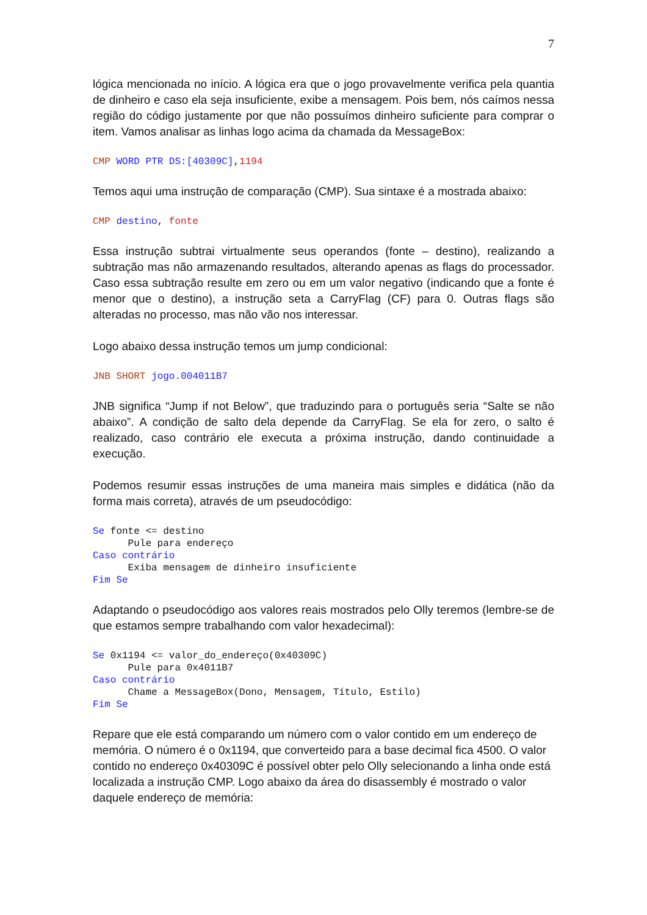7
lógica mencionada no início. A lógica era que o jogo provavelmente verifica pela quantia de dinheiro e caso ela seja insuficiente, exibe a mensagem. Pois bem, nós caímos nessa região do código justamente por que não possuímos dinheiro suficiente para comprar o item. Vamos analisar as linhas logo acima da chamada da MessageBox:
CMP WORD PTR DS:[40309C],1194
Temos aqui uma instrução de comparação (CMP). Sua sintaxe é a mostrada abaixo:
CMP destino, fonte
Essa instrução subtrai virtualmente seus operandos (fonte – destino), realizando a subtração mas não armazenando resultados, alterando apenas as flags do processador. Caso essa subtração resulte em zero ou em um valor negativo (indicando que a fonte é menor que o destino), a instrução seta a CarryFlag (CF) para 0. Outras flags são alteradas no processo, mas não vão nos interessar.
Logo abaixo dessa instrução temos um jump condicional:
JNB SHORT jogo.004011B7
JNB significa “Jump if not Below”, que traduzindo para o português seria “Salte se não abaixo”. A condição de salto dela depende da CarryFlag. Se ela for zero, o salto é realizado, caso contrário ele executa a próxima instrução, dando continuidade a execução.
Podemos resumir essas instruções de uma maneira mais simples e didática (não da forma mais correta), através de um pseudocódigo:
Se fonte <= destino
      Pule para endereço
Caso contrário
      Exiba mensagem de dinheiro insuficiente
Fim Se
Adaptando o pseudocódigo aos valores reais mostrados pelo Olly teremos (lembre-se de que estamos sempre trabalhando com valor hexadecimal):
Se 0x1194 <= valor_do_endereço(0x40309C)
      Pule para 0x4011B7
Caso contrário
      Chame a MessageBox(Dono, Mensagem, Título, Estilo)
Fim Se
Repare que ele está comparando um número com o valor contido em um endereço de memória. O número é o 0x1194, que converteido para a base decimal fica 4500. O valor contido no endereço 0x40309C é possível obter pelo Olly selecionando a linha onde está localizada a instrução CMP. Logo abaixo da área do disassembly é mostrado o valor daquele endereço de memória: